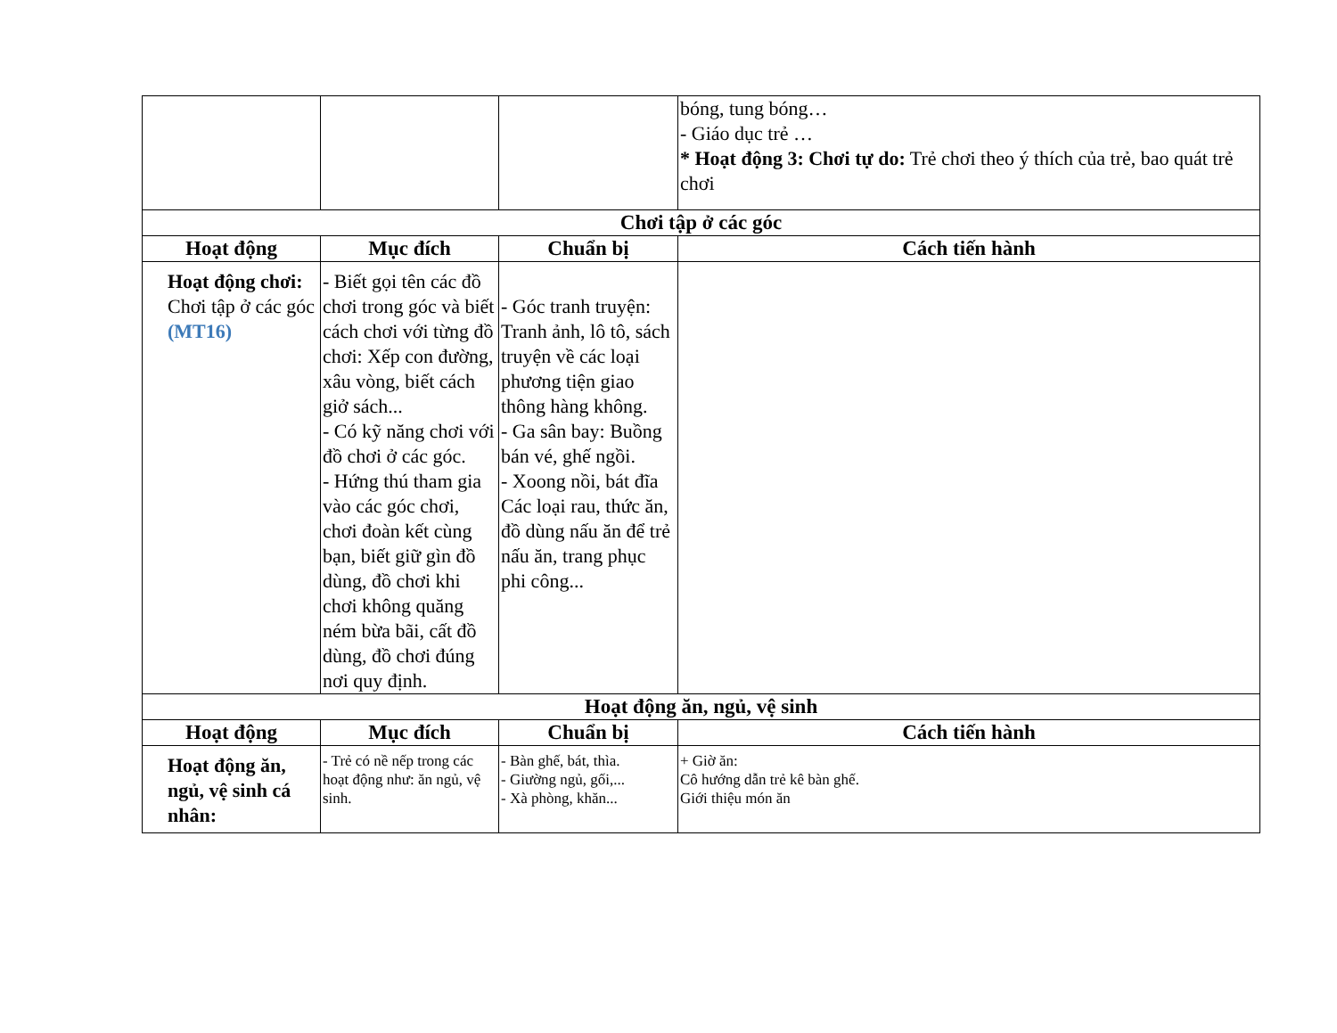| | | | bóng, tung bóng… - Giáo dục trẻ … * Hoạt động 3: Chơi tự do: Trẻ chơi theo ý thích của trẻ, bao quát trẻ chơi |
| Chơi tập ở các góc | | | |
| Hoạt động | Mục đích | Chuẩn bị | Cách tiến hành |
| Hoạt động chơi: Chơi tập ở các góc (MT16) | - Biết gọi tên các đồ chơi trong góc và biết cách chơi với từng đồ chơi: Xếp con đường, xâu vòng, biết cách giở sách... - Có kỹ năng chơi với đồ chơi ở các góc. - Hứng thú tham gia vào các góc chơi, chơi đoàn kết cùng bạn, biết giữ gìn đồ dùng, đồ chơi khi chơi không quăng ném bừa bãi, cất đồ dùng, đồ chơi đúng nơi quy định. | - Góc tranh truyện: Tranh ảnh, lô tô, sách truyện về các loại phương tiện giao thông hàng không. - Ga sân bay: Buồng bán vé, ghế ngồi. - Xoong nồi, bát đĩa Các loại rau, thức ăn, đồ dùng nấu ăn để trẻ nấu ăn, trang phục phi công... | |
| Hoạt động ăn, ngủ, vệ sinh | | | |
| Hoạt động | Mục đích | Chuẩn bị | Cách tiến hành |
| Hoạt động ăn, ngủ, vệ sinh cá nhân: | - Trẻ có nề nếp trong các hoạt động như: ăn ngủ, vệ sinh. | - Bàn ghế, bát, thìa. - Giường ngủ, gối,... - Xà phòng, khăn... | + Giờ ăn: Cô hướng dẫn trẻ kê bàn ghế. Giới thiệu món ăn |